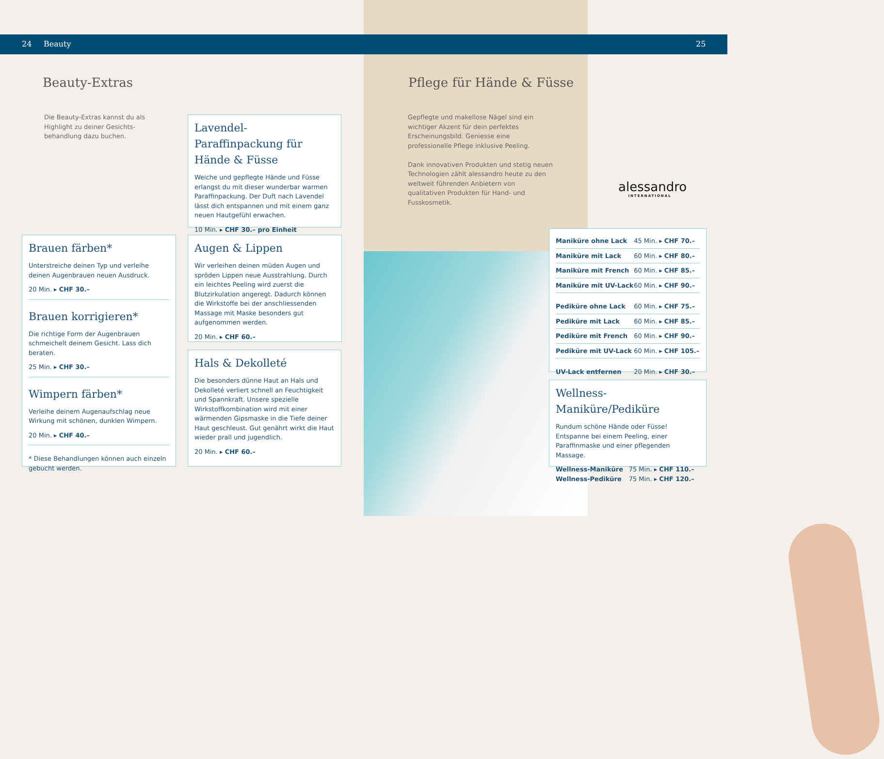24 Beauty 25
Beauty-Extras
Die Beauty-Extras kannst du als Highlight zu deiner Gesichts­behandlung dazu buchen.
Lavendel-Paraffinpackung für Hände & Füsse
Weiche und gepflegte Hände und Füsse erlangst du mit dieser wunderbar warmen Paraffinpackung. Der Duft nach Lavendel lässt dich entspannen und mit einem ganz neuen Hautgefühl erwachen.
10 Min. ▸ CHF 30.– pro Einheit
Brauen färben*
Unterstreiche deinen Typ und verleihe deinen Augenbrauen neuen Ausdruck.
20 Min. ▸ CHF 30.–
Brauen korrigieren*
Die richtige Form der Augenbrauen schmeichelt deinem Gesicht. Lass dich beraten.
25 Min. ▸ CHF 30.–
Wimpern färben*
Verleihe deinem Augenaufschlag neue Wirkung mit schönen, dunklen Wimpern.
20 Min. ▸ CHF 40.–
* Diese Behandlungen können auch einzeln gebucht werden.
Augen & Lippen
Wir verleihen deinen müden Augen und spröden Lippen neue Ausstrahlung. Durch ein leichtes Peeling wird zuerst die Blutzirkulation angeregt. Dadurch können die Wirkstoffe bei der anschliessenden Massage mit Maske besonders gut aufgenommen werden.
20 Min. ▸ CHF 60.–
Hals & Dekolleté
Die besonders dünne Haut an Hals und Dekolleté verliert schnell an Feuchtigkeit und Spannkraft. Unsere spezielle Wirkstoffkombination wird mit einer wärmenden Gipsmaske in die Tiefe deiner Haut geschleust. Gut genährt wirkt die Haut wieder prall und jugendlich.
20 Min. ▸ CHF 60.–
Pflege für Hände & Füsse
Gepflegte und makellose Nägel sind ein wichtiger Akzent für dein perfektes Erscheinungsbild. Geniesse eine professionelle Pflege inklusive Peeling.
Dank innovativen Produkten und stetig neuen Technologien zählt alessandro heute zu den weltweit führenden Anbietern von qualitativen Produkten für Hand- und Fusskosmetik.
alessandro
INTERNATIONAL
| Maniküre ohne Lack | 45 Min. ▸ CHF 70.– |
| Maniküre mit Lack | 60 Min. ▸ CHF 80.– |
| Maniküre mit French | 60 Min. ▸ CHF 85.– |
| Maniküre mit UV-Lack | 60 Min. ▸ CHF 90.– |
| Pediküre ohne Lack | 60 Min. ▸ CHF 75.– |
| Pediküre mit Lack | 60 Min. ▸ CHF 85.– |
| Pediküre mit French | 60 Min. ▸ CHF 90.– |
| Pediküre mit UV-Lack | 60 Min. ▸ CHF 105.– |
| UV-Lack entfernen | 20 Min. ▸ CHF 30.– |
Wellness-Maniküre/Pediküre
Rundum schöne Hände oder Füsse! Entspanne bei einem Peeling, einer Paraffinmaske und einer pflegenden Massage.
| Wellness-Maniküre | 75 Min. ▸ CHF 110.– |
| Wellness-Pediküre | 75 Min. ▸ CHF 120.– |